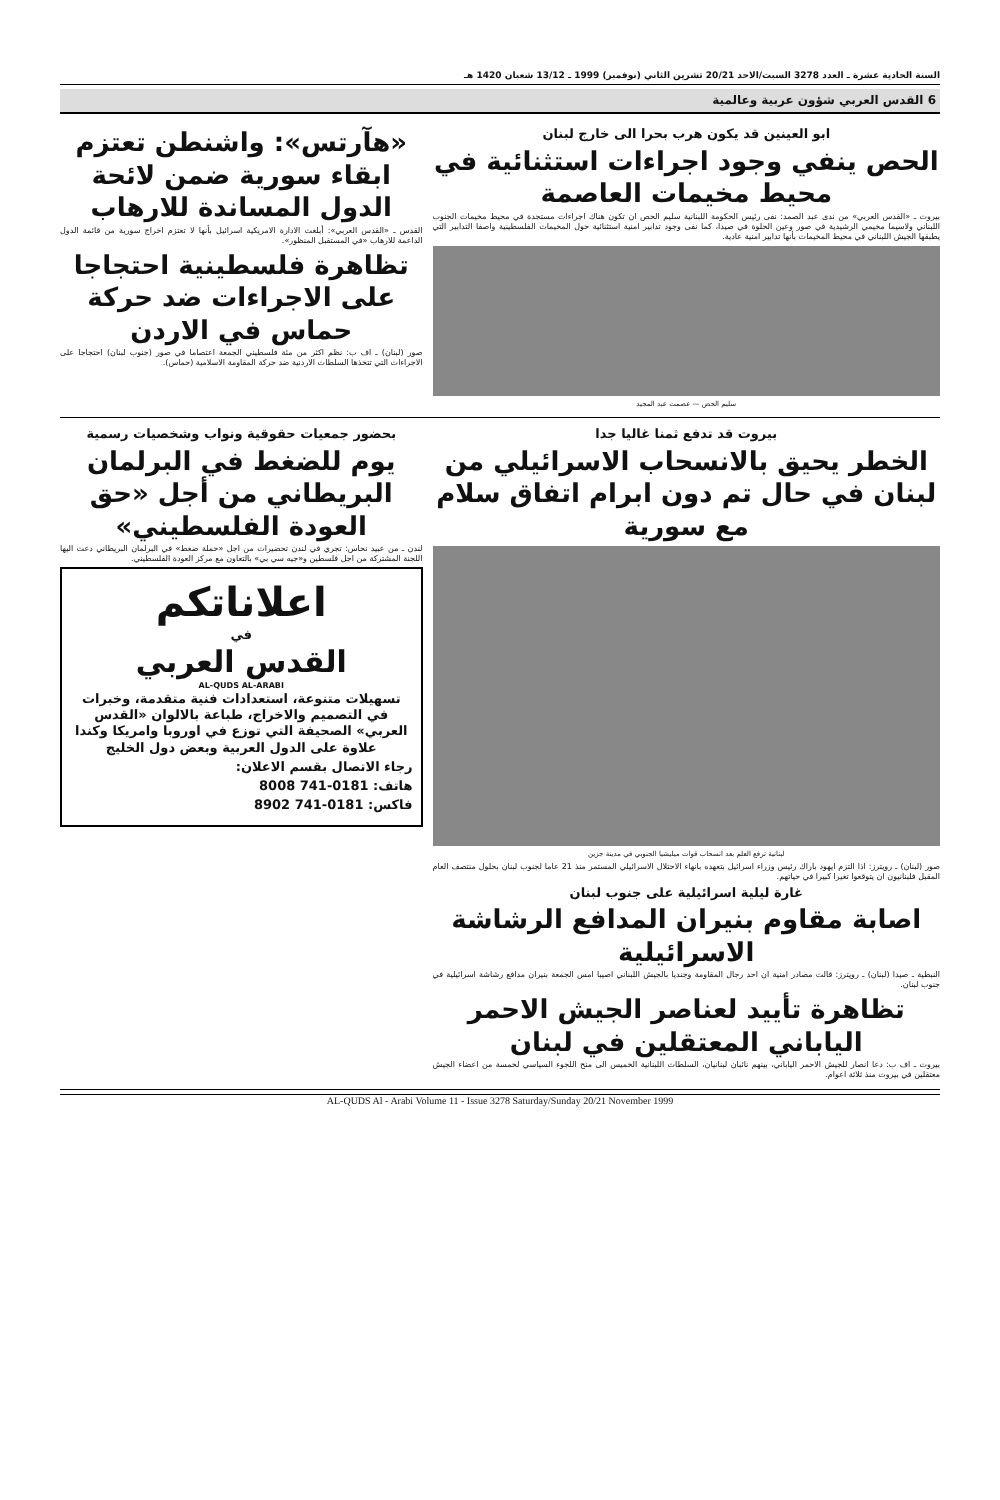السنة الحادية عشرة ـ العدد 3278 السبت/الاحد 20/21 تشرين الثاني (نوفمبر) 1999 ـ 13/12 شعبان 1420 هـ
6 القدس العربي شؤون عربية وعالمية
ابو العينين قد يكون هرب بحرا الى خارج لبنان
الحص ينفي وجود اجراءات استثنائية في محيط مخيمات العاصمة
بيروت ـ «القدس العربي» من ندى عبد الصمد: نفى رئيس الحكومة اللبنانية سليم الحص ان تكون هناك اجراءات مستجدة في محيط مخيمات الجنوب اللبناني ولاسيما مخيمي الرشيدية في صور وعين الحلوة في صيدا، كما نفى وجود تدابير امنية استثنائية حول المخيمات الفلسطينية واصفا التدابير التي يطبقها الجيش اللبناني في محيط المخيمات بأنها تدابير امنية عادية.
سليم الحص — عصمت عبد المجيد
«هآرتس»: واشنطن تعتزم ابقاء سورية ضمن لائحة الدول المساندة للارهاب
القدس ـ «القدس العربي»: أبلغت الادارة الامريكية اسرائيل بأنها لا تعتزم اخراج سورية من قائمة الدول الداعمة للارهاب «في المستقبل المنظور».
تظاهرة فلسطينية احتجاجا على الاجراءات ضد حركة حماس في الاردن
صور (لبنان) ـ اف ب: نظم اكثر من مئة فلسطيني الجمعة اعتصاما في صور (جنوب لبنان) احتجاجا على الاجراءات التي تتخذها السلطات الاردنية ضد حركة المقاومة الاسلامية (حماس).
بيروت قد تدفع ثمنا غاليا جدا
الخطر يحيق بالانسحاب الاسرائيلي من لبنان في حال تم دون ابرام اتفاق سلام مع سورية
لبنانية ترفع العلم بعد انسحاب قوات ميليشيا الجنوبي في مدينة جزين
صور (لبنان) ـ رويترز: اذا التزم ايهود باراك رئيس وزراء اسرائيل بتعهده بانهاء الاحتلال الاسرائيلي المستمر منذ 21 عاما لجنوب لبنان بحلول منتصف العام المقبل فلبنانيون ان يتوقعوا تغيرا كبيرا في حياتهم.
غارة ليلية اسرائيلية على جنوب لبنان
اصابة مقاوم بنيران المدافع الرشاشة الاسرائيلية
النبطية ـ صيدا (لبنان) ـ رويترز: قالت مصادر امنية ان احد رجال المقاومة وجنديا بالجيش اللبناني اصيبا امس الجمعة بنيران مدافع رشاشة اسرائيلية في جنوب لبنان.
تظاهرة تأييد لعناصر الجيش الاحمر الياباني المعتقلين في لبنان
بيروت ـ اف ب: دعا انصار للجيش الاحمر الياباني، بينهم نائبان لبنانيان، السلطات اللبنانية الخميس الى منح اللجوء السياسي لخمسة من اعضاء الجيش معتقلين في بيروت منذ ثلاثة اعوام.
بحضور جمعيات حقوقية ونواب وشخصيات رسمية
يوم للضغط في البرلمان البريطاني من أجل «حق العودة الفلسطيني»
لندن ـ من عبيد نحاس: تجري في لندن تحضيرات من اجل «حملة ضغط» في البرلمان البريطاني دعت اليها اللجنة المشتركة من اجل فلسطين و«جيه سي بي» بالتعاون مع مركز العودة الفلسطيني.
اعلاناتكم
في
القدس العربي
AL-QUDS AL-ARABI
تسهيلات متنوعة، استعدادات فنية متقدمة، وخبرات في التصميم والاخراج، طباعة بالالوان «القدس العربي» الصحيفة التي توزع في اوروبا وامريكا وكندا علاوة على الدول العربية وبعض دول الخليج
رجاء الاتصال بقسم الاعلان:
هاتف: 0181-741 8008
فاكس: 0181-741 8902
AL-QUDS Al - Arabi Volume 11 - Issue 3278 Saturday/Sunday 20/21 November 1999